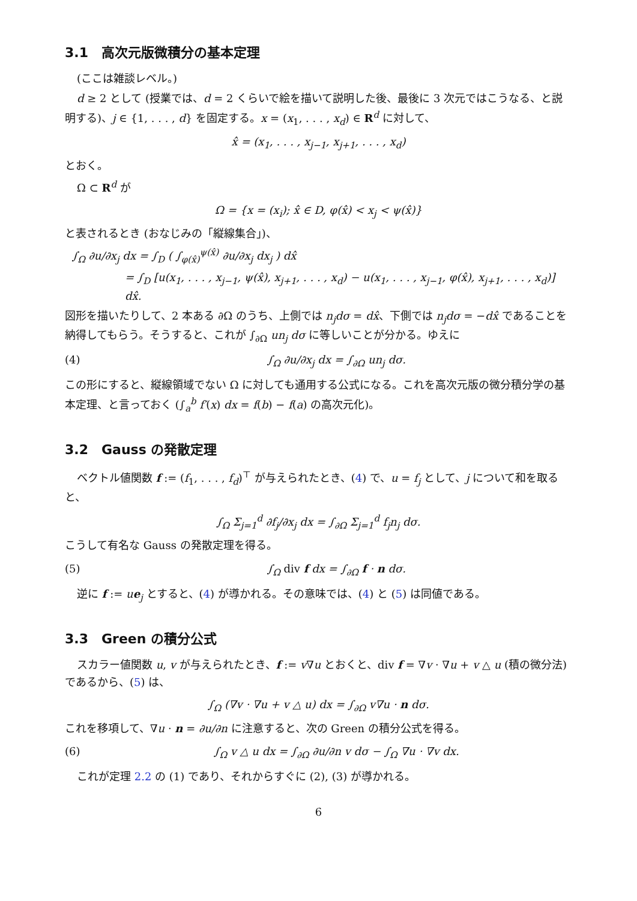3.1　高次元版微積分の基本定理
(ここは雑談レベル。)
d ≥ 2 として (授業では、d = 2 くらいで絵を描いて説明した後、最後に 3 次元ではこうなる、と説明する)、j ∈ {1, . . . , d} を固定する。x = (x<sub>1</sub>, . . . , x<sub>d</sub>) ∈ R<sup>d</sup> に対して、
x̂ = (x<sub>1</sub>, . . . , x<sub>j−1</sub>, x<sub>j+1</sub>, . . . , x<sub>d</sub>)
とおく。
Ω ⊂ R<sup>d</sup> が
Ω = {x = (x<sub>i</sub>); x̂ ∈ D, φ(x̂) < x<sub>j</sub> < ψ(x̂)}
と表されるとき (おなじみの「縦線集合」)、
∫<sub>Ω</sub> ∂u/∂x<sub>j</sub> dx = ∫<sub>D</sub> ( ∫<sub>φ(x̂)</sub><sup>ψ(x̂)</sup> ∂u/∂x<sub>j</sub> dx<sub>j</sub> ) dx̂
= ∫<sub>D</sub> [u(x<sub>1</sub>, . . . , x<sub>j−1</sub>, ψ(x̂), x<sub>j+1</sub>, . . . , x<sub>d</sub>) − u(x<sub>1</sub>, . . . , x<sub>j−1</sub>, φ(x̂), x<sub>j+1</sub>, . . . , x<sub>d</sub>)] dx̂.
図形を描いたりして、2 本ある ∂Ω のうち、上側では n<sub>j</sub>dσ = dx̂、下側では n<sub>j</sub>dσ = −dx̂ であることを納得してもらう。そうすると、これが ∫<sub>∂Ω</sub> un<sub>j</sub> dσ に等しいことが分かる。ゆえに
(4) ∫<sub>Ω</sub> ∂u/∂x<sub>j</sub> dx = ∫<sub>∂Ω</sub> un<sub>j</sub> dσ.
この形にすると、縦線領域でない Ω に対しても通用する公式になる。これを高次元版の微分積分学の基本定理、と言っておく (∫<sub>a</sub><sup>b</sup> f′(x) dx = f(b) − f(a) の高次元化)。
3.2　Gauss の発散定理
ベクトル値関数 f := (f<sub>1</sub>, . . . , f<sub>d</sub>)<sup>⊤</sup> が与えられたとき、(4) で、u = f<sub>j</sub> として、j について和を取ると、
∫<sub>Ω</sub> Σ<sub>j=1</sub><sup>d</sup> ∂f<sub>j</sub>/∂x<sub>j</sub> dx = ∫<sub>∂Ω</sub> Σ<sub>j=1</sub><sup>d</sup> f<sub>j</sub>n<sub>j</sub> dσ.
こうして有名な Gauss の発散定理を得る。
(5) ∫<sub>Ω</sub> div f dx = ∫<sub>∂Ω</sub> f · n dσ.
逆に f := ue<sub>j</sub> とすると、(4) が導かれる。その意味では、(4) と (5) は同値である。
3.3　Green の積分公式
スカラー値関数 u, v が与えられたとき、f := v∇u とおくと、div f = ∇v · ∇u + v △ u (積の微分法) であるから、(5) は、
∫<sub>Ω</sub> (∇v · ∇u + v △ u) dx = ∫<sub>∂Ω</sub> v∇u · n dσ.
これを移項して、∇u · n = ∂u/∂n に注意すると、次の Green の積分公式を得る。
(6) ∫<sub>Ω</sub> v △ u dx = ∫<sub>∂Ω</sub> ∂u/∂n v dσ − ∫<sub>Ω</sub> ∇u · ∇v dx.
これが定理 2.2 の (1) であり、それからすぐに (2), (3) が導かれる。
6